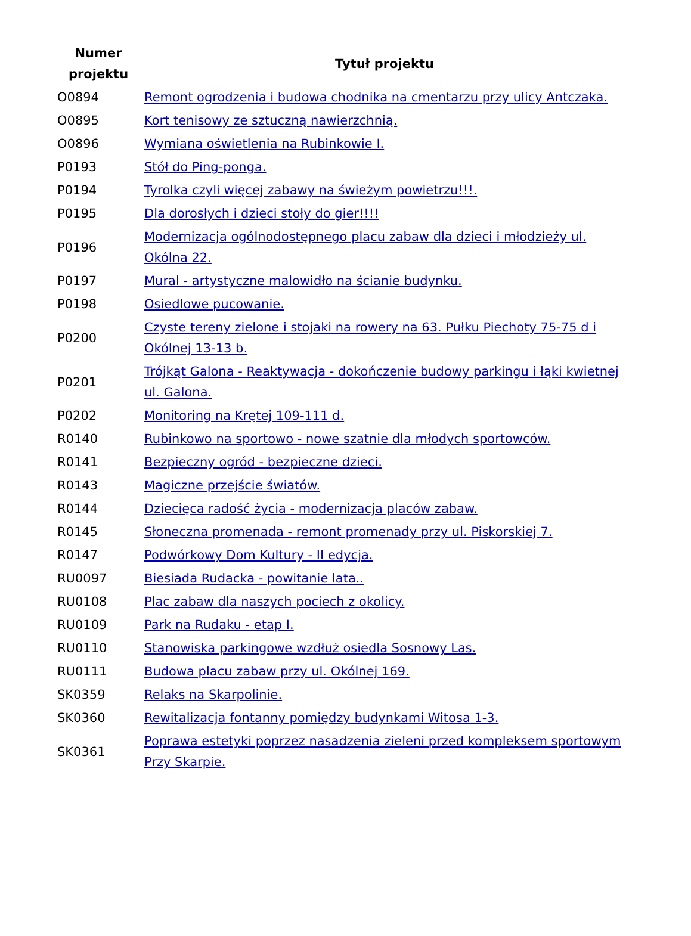| Numer projektu | Tytuł projektu |
| --- | --- |
| O0894 | Remont ogrodzenia i budowa chodnika na cmentarzu przy ulicy Antczaka. |
| O0895 | Kort tenisowy ze sztuczną nawierzchnią. |
| O0896 | Wymiana oświetlenia na Rubinkowie I. |
| P0193 | Stół do Ping-ponga. |
| P0194 | Tyrolka czyli więcej zabawy na świeżym powietrzu!!!. |
| P0195 | Dla dorosłych i dzieci stoły do gier!!!! |
| P0196 | Modernizacja ogólnodostępnego placu zabaw dla dzieci i młodzieży ul. Okólna 22. |
| P0197 | Mural - artystyczne malowidło na ścianie budynku. |
| P0198 | Osiedlowe pucowanie. |
| P0200 | Czyste tereny zielone i stojaki na rowery na 63. Pułku Piechoty 75-75 d i Okólnej 13-13 b. |
| P0201 | Trójkąt Galona - Reaktywacja - dokończenie budowy parkingu i łąki kwietnej ul. Galona. |
| P0202 | Monitoring na Krętej 109-111 d. |
| R0140 | Rubinkowo na sportowo - nowe szatnie dla młodych sportowców. |
| R0141 | Bezpieczny ogród - bezpieczne dzieci. |
| R0143 | Magiczne przejście światów. |
| R0144 | Dziecięca radość życia - modernizacja placów zabaw. |
| R0145 | Słoneczna promenada - remont promenady przy ul. Piskorskiej 7. |
| R0147 | Podwórkowy Dom Kultury - II edycja. |
| RU0097 | Biesiada Rudacka - powitanie lata.. |
| RU0108 | Plac zabaw dla naszych pociech z okolicy. |
| RU0109 | Park na Rudaku - etap I. |
| RU0110 | Stanowiska parkingowe wzdłuż osiedla Sosnowy Las. |
| RU0111 | Budowa placu zabaw przy ul. Okólnej 169. |
| SK0359 | Relaks na Skarpolinie. |
| SK0360 | Rewitalizacja fontanny pomiędzy budynkami Witosa 1-3. |
| SK0361 | Poprawa estetyki poprzez nasadzenia zieleni przed kompleksem sportowym Przy Skarpie. |